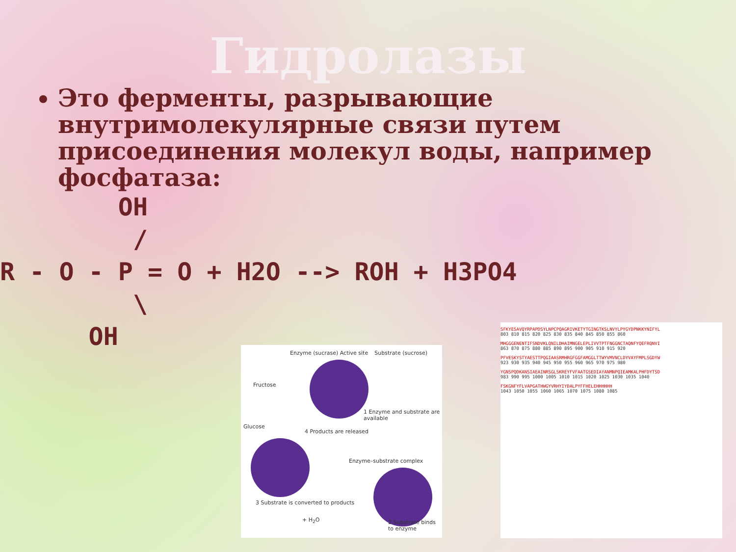Гидролазы
Это ферменты, разрывающие внутримолекулярные связи путем присоединения молекул воды, например фосфатаза:
        OH
         /
R - O - P = O + H2O --> ROH + H3PO4
         \
      OH
Enzyme (sucrase) Active site Substrate (sucrose)
Fructose
Glucose
1 Enzyme and substrate are available
4 Products are released
Enzyme–substrate complex
3 Substrate is converted to products
+ H<sub>2</sub>O 2 Substrate binds to enzyme
SFKYESAVQYRPAPDSYLNPCPQAGRIVKETYTGINGTKSLNVYLPYGYDPNKKYNIFYL
803 810 815 820 825 830 835 840 845 850 855 860
MHGGGENENTIFSNDVKLQNILDHAIMNGELEPLIVVTPTFNGGNCTAQNFYQEFRQNVI
863 870 875 880 885 890 895 900 905 910 915 920
PFVESKYSTYAESTTPQGIAASRMHRGFGGFAMGGLTTWYVMVNCLDYVAYFMPLSGDYW
923 930 935 940 945 950 955 960 965 970 975 980
YGNSPQDKANSIAEAINRSGLSKREYFVFAATGSEDIAYANMNPQIEAMKALPHFDYTSD
983 990 995 1000 1005 1010 1015 1020 1025 1030 1035 1040
FSKGNFYFLVAPGATHWGYVRHYIYDALPYFFHELEHHHHHH
1043 1050 1055 1060 1065 1070 1075 1080 1085